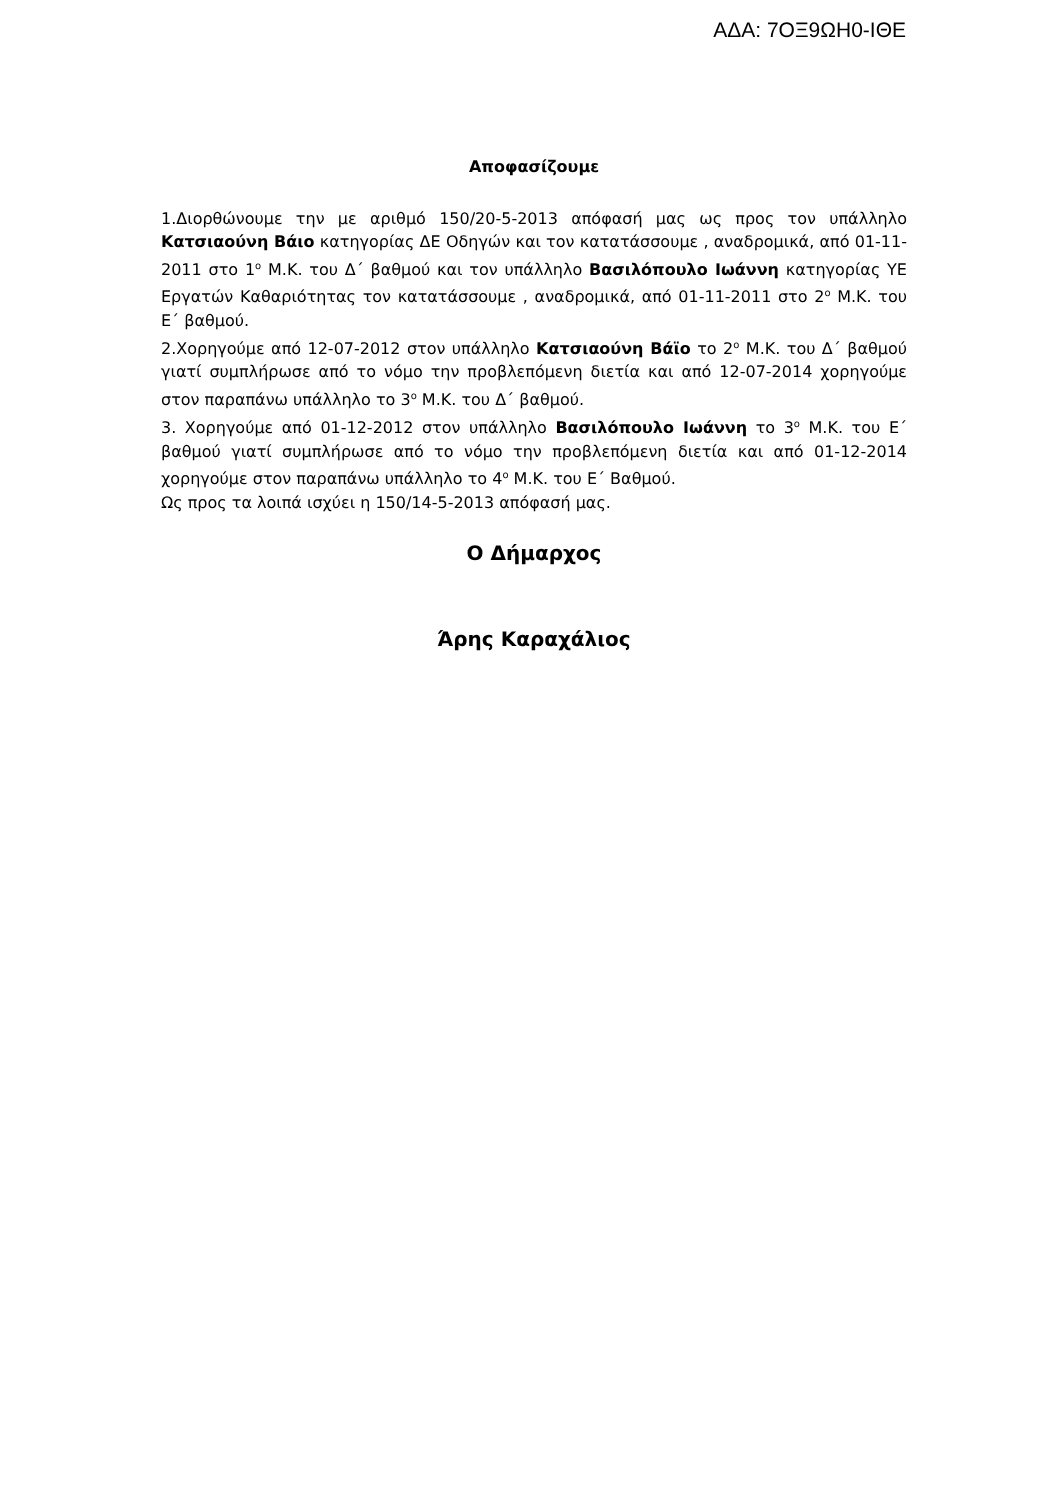ΑΔΑ: 7ΟΞ9ΩΗ0-ΙΘΕ
Αποφασίζουμε
1.Διορθώνουμε την με αριθμό 150/20-5-2013 απόφασή μας ως προς τον υπάλληλο Κατσιαούνη Βάιο κατηγορίας ΔΕ Οδηγών και τον κατατάσσουμε , αναδρομικά, από 01-11-2011 στο 1<sup>ο</sup> Μ.Κ. του Δ΄ βαθμού και τον υπάλληλο Βασιλόπουλο Ιωάννη κατηγορίας ΥΕ Εργατών Καθαριότητας τον κατατάσσουμε , αναδρομικά, από 01-11-2011 στο 2<sup>ο</sup> Μ.Κ. του Ε΄ βαθμού.
2.Χορηγούμε από 12-07-2012 στον υπάλληλο Κατσιαούνη Βάϊο το 2<sup>ο</sup> Μ.Κ. του Δ΄ βαθμού γιατί συμπλήρωσε από το νόμο την προβλεπόμενη διετία και από 12-07-2014 χορηγούμε στον παραπάνω υπάλληλο το 3<sup>ο</sup> Μ.Κ. του Δ΄ βαθμού.
3. Χορηγούμε από 01-12-2012 στον υπάλληλο Βασιλόπουλο Ιωάννη το 3<sup>ο</sup> Μ.Κ. του Ε΄ βαθμού γιατί συμπλήρωσε από το νόμο την προβλεπόμενη διετία και από 01-12-2014 χορηγούμε στον παραπάνω υπάλληλο το 4<sup>ο</sup> Μ.Κ. του Ε΄ Βαθμού.
Ως προς τα λοιπά ισχύει η 150/14-5-2013 απόφασή μας.
Ο Δήμαρχος
Άρης Καραχάλιος